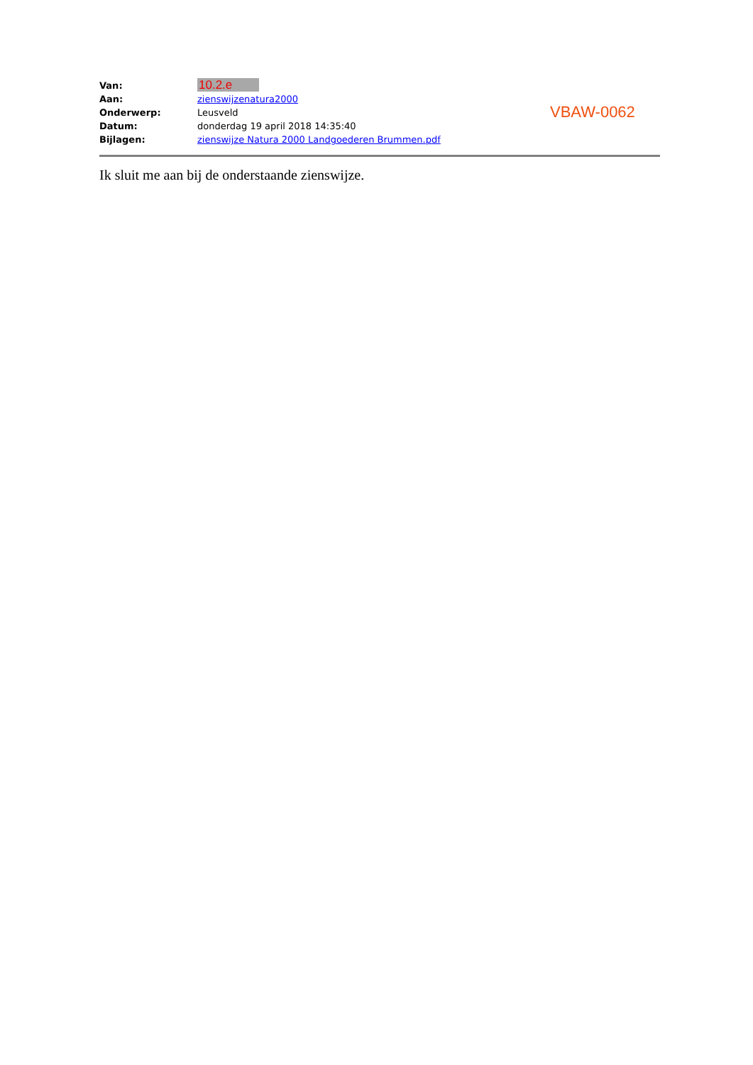| Van: | 10.2.e |
| Aan: | zienswijzenatura2000 |
| Onderwerp: | Leusveld |
| Datum: | donderdag 19 april 2018 14:35:40 |
| Bijlagen: | zienswijze Natura 2000 Landgoederen Brummen.pdf |
Ik sluit me aan bij de onderstaande zienswijze.
VBAW-0062